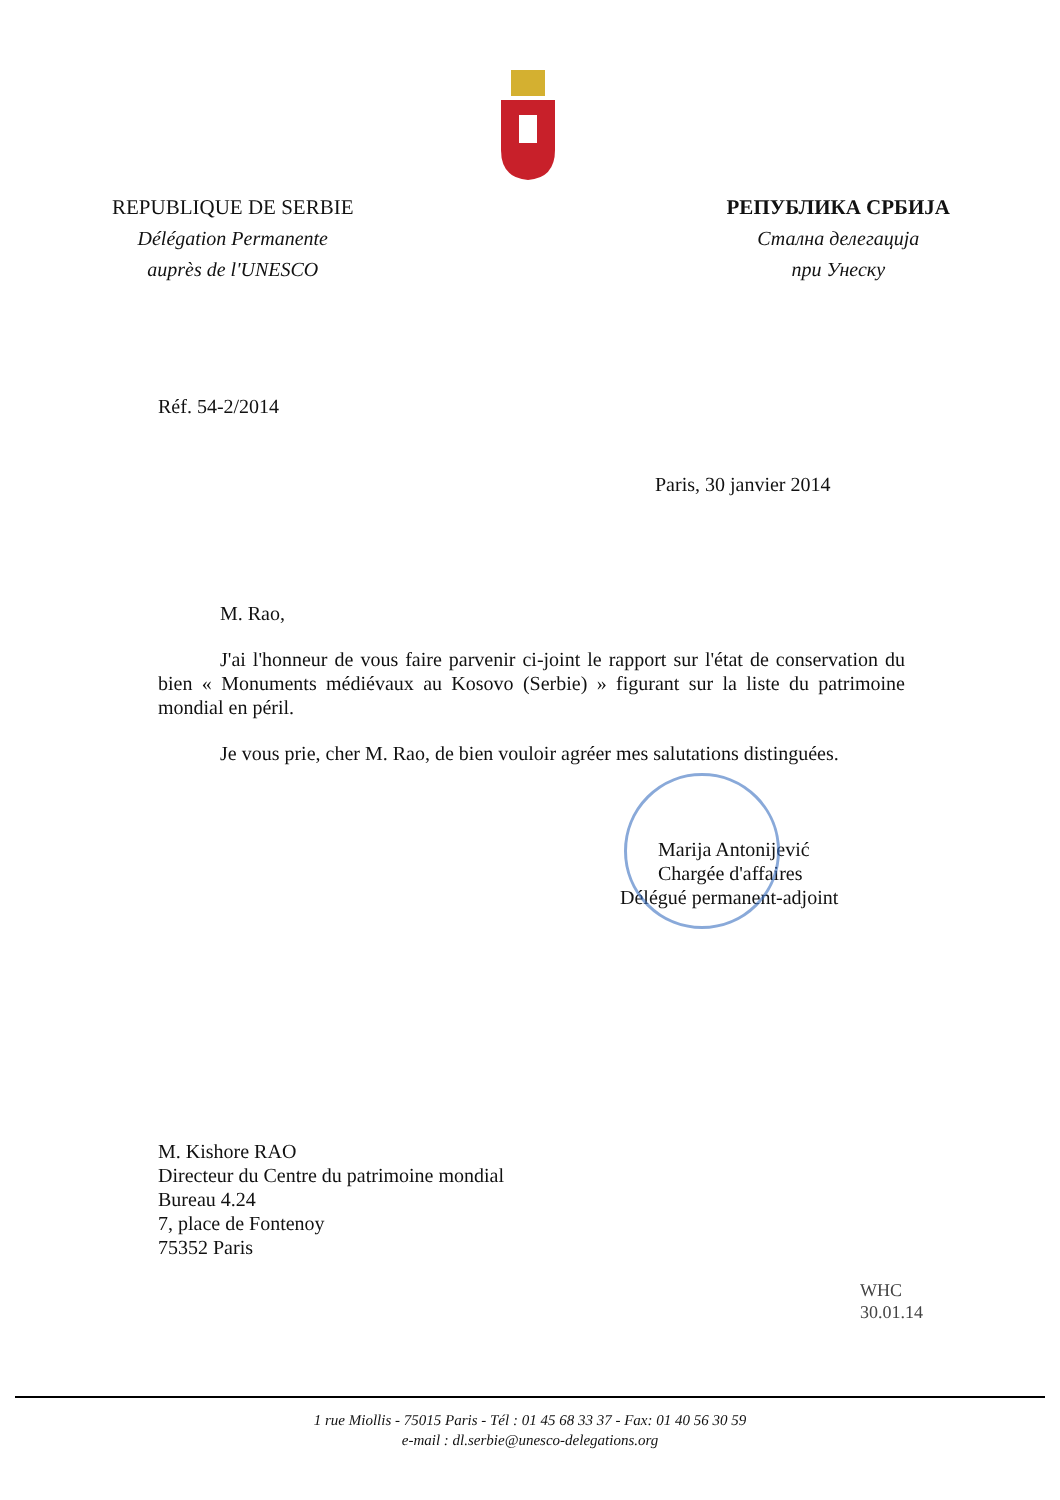REPUBLIQUE DE SERBIE
Délégation Permanente
auprès de l'UNESCO
РЕПУБЛИКА СРБИЈА
Сталнa делегација
при Унеску
Réf. 54-2/2014
Paris, 30 janvier 2014
M. Rao,
J'ai l'honneur de vous faire parvenir ci-joint le rapport sur l'état de conservation du bien « Monuments médiévaux au Kosovo (Serbie) » figurant sur la liste du patrimoine mondial en péril.
Je vous prie, cher M. Rao, de bien vouloir agréer mes salutations distinguées.
Marija Antonijević
Chargée d'affaires
Délégué permanent-adjoint
M. Kishore RAO
Directeur du Centre du patrimoine mondial
Bureau 4.24
7, place de Fontenoy
75352 Paris
WHC
30.01.14
1 rue Miollis - 75015 Paris - Tél : 01 45 68 33 37 - Fax: 01 40 56 30 59
e-mail : dl.serbie@unesco-delegations.org